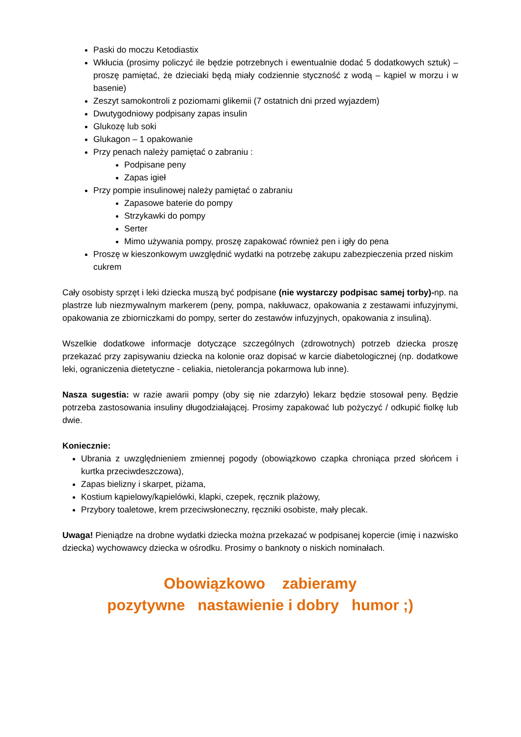Paski do moczu Ketodiastix
Wkłucia (prosimy policzyć ile będzie potrzebnych i ewentualnie dodać 5 dodatkowych sztuk) – proszę pamiętać, że dzieciaki będą miały codziennie styczność z wodą – kąpiel w morzu i w basenie)
Zeszyt samokontroli z poziomami glikemii (7 ostatnich dni przed wyjazdem)
Dwutygodniowy podpisany zapas insulin
Glukozę lub soki
Glukagon – 1 opakowanie
Przy penach należy pamiętać o zabraniu :
Podpisane peny
Zapas igieł
Przy pompie insulinowej należy pamiętać o zabraniu
Zapasowe baterie do pompy
Strzykawki do pompy
Serter
Mimo używania pompy, proszę zapakować również pen i igły do pena
Proszę w kieszonkowym uwzględnić wydatki na potrzebę zakupu zabezpieczenia przed niskim cukrem
Cały osobisty sprzęt i leki dziecka muszą być podpisane (nie wystarczy podpisac samej torby)-np. na plastrze lub niezmywalnym markerem (peny, pompa, nakłuwacz, opakowania z zestawami infuzyjnymi, opakowania ze zbiorniczkami do pompy, serter do zestawów infuzyjnych, opakowania z insuliną).
Wszelkie dodatkowe informacje dotyczące szczególnych (zdrowotnych) potrzeb dziecka proszę przekazać przy zapisywaniu dziecka na kolonie oraz dopisać w karcie diabetologicznej (np. dodatkowe leki, ograniczenia dietetyczne - celiakia, nietolerancja pokarmowa lub inne).
Nasza sugestia: w razie awarii pompy (oby się nie zdarzyło) lekarz będzie stosował peny. Będzie potrzeba zastosowania insuliny długodziałającej. Prosimy zapakować lub pożyczyć / odkupić fiolkę lub dwie.
Koniecznie:
Ubrania z uwzględnieniem zmiennej pogody (obowiązkowo czapka chroniąca przed słońcem i kurtka przeciwdeszczowa),
Zapas bielizny i skarpet, piżama,
Kostium kąpielowy/kąpielówki, klapki, czepek, ręcznik plażowy,
Przybory toaletowe, krem przeciwsłoneczny, ręczniki osobiste, mały plecak.
Uwaga! Pieniądze na drobne wydatki dziecka można przekazać w podpisanej kopercie (imię i nazwisko dziecka) wychowawcy dziecka w ośrodku. Prosimy o banknoty o niskich nominałach.
Obowiązkowo zabieramy
pozytywne nastawienie i dobry humor ;)